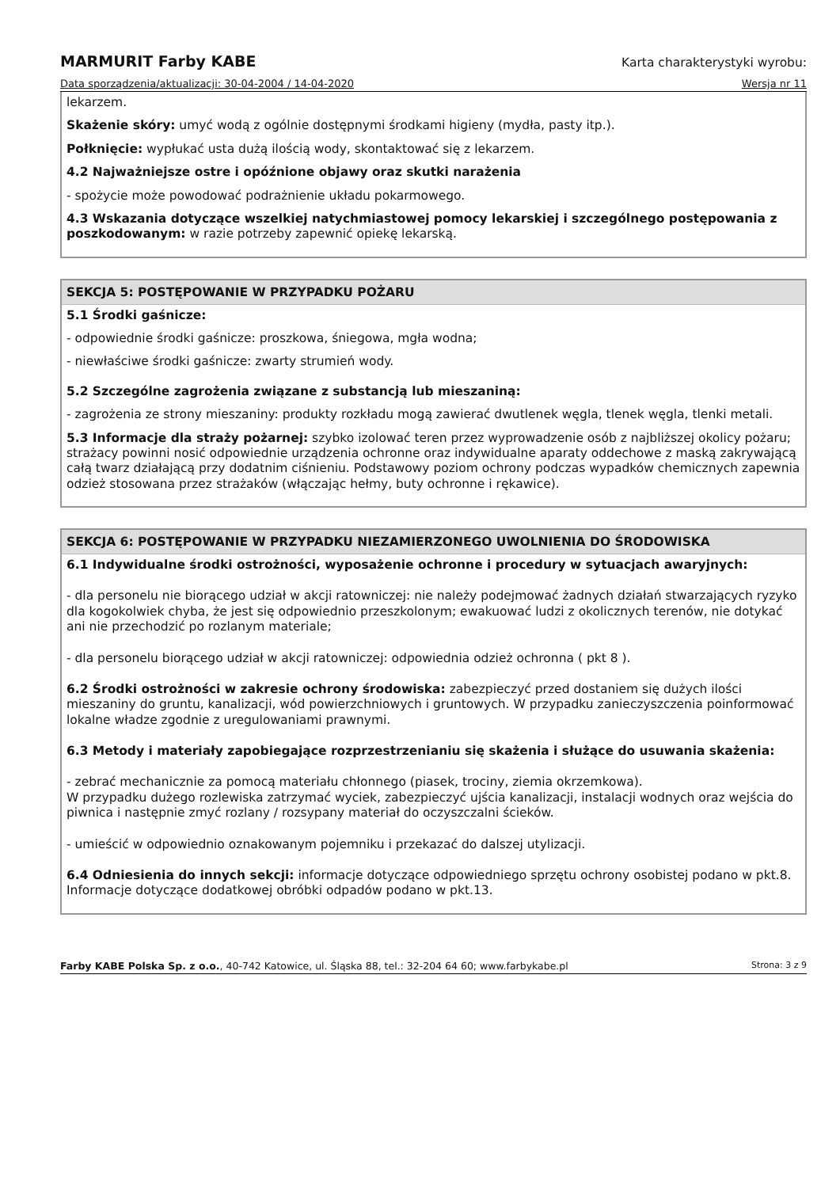MARMURIT Farby KABE
Karta charakterystyki wyrobu:
Data sporządzenia/aktualizacji: 30-04-2004 / 14-04-2020 Wersja nr 11
lekarzem.
Skażenie skóry: umyć wodą z ogólnie dostępnymi środkami higieny (mydła, pasty itp.).
Połknięcie: wypłukać usta dużą ilością wody, skontaktować się z lekarzem.
4.2 Najważniejsze ostre i opóźnione objawy oraz skutki narażenia
- spożycie może powodować podrażnienie układu pokarmowego.
4.3 Wskazania dotyczące wszelkiej natychmiastowej pomocy lekarskiej i szczególnego postępowania z poszkodowanym: w razie potrzeby zapewnić opiekę lekarską.
SEKCJA 5: POSTĘPOWANIE W PRZYPADKU POŻARU
5.1 Środki gaśnicze:
- odpowiednie środki gaśnicze: proszkowa, śniegowa, mgła wodna;
- niewłaściwe środki gaśnicze: zwarty strumień wody.
5.2 Szczególne zagrożenia związane z substancją lub mieszaniną:
- zagrożenia ze strony mieszaniny: produkty rozkładu mogą zawierać dwutlenek węgla, tlenek węgla, tlenki metali.
5.3 Informacje dla straży pożarnej: szybko izolować teren przez wyprowadzenie osób z najbliższej okolicy pożaru; strażacy powinni nosić odpowiednie urządzenia ochronne oraz indywidualne aparaty oddechowe z maską zakrywającą całą twarz działającą przy dodatnim ciśnieniu. Podstawowy poziom ochrony podczas wypadków chemicznych zapewnia odzież stosowana przez strażaków (włączając hełmy, buty ochronne i rękawice).
SEKCJA 6: POSTĘPOWANIE W PRZYPADKU NIEZAMIERZONEGO UWOLNIENIA DO ŚRODOWISKA
6.1 Indywidualne środki ostrożności, wyposażenie ochronne i procedury w sytuacjach awaryjnych:
- dla personelu nie biorącego udział w akcji ratowniczej: nie należy podejmować żadnych działań stwarzających ryzyko dla kogokolwiek chyba, że jest się odpowiednio przeszkolonym; ewakuować ludzi z okolicznych terenów, nie dotykać ani nie przechodzić po rozlanym materiale;
- dla personelu biorącego udział w akcji ratowniczej: odpowiednia odzież ochronna ( pkt 8 ).
6.2 Środki ostrożności w zakresie ochrony środowiska: zabezpieczyć przed dostaniem się dużych ilości mieszaniny do gruntu, kanalizacji, wód powierzchniowych i gruntowych. W przypadku zanieczyszczenia poinformować lokalne władze zgodnie z uregulowaniami prawnymi.
6.3 Metody i materiały zapobiegające rozprzestrzenianiu się skażenia i służące do usuwania skażenia:
- zebrać mechanicznie za pomocą materiału chłonnego (piasek, trociny, ziemia okrzemkowa).
W przypadku dużego rozlewiska zatrzymać wyciek, zabezpieczyć ujścia kanalizacji, instalacji wodnych oraz wejścia do piwnica i następnie zmyć rozlany / rozsypany materiał do oczyszczalni ścieków.
- umieścić w odpowiednio oznakowanym pojemniku i przekazać do dalszej utylizacji.
6.4 Odniesienia do innych sekcji: informacje dotyczące odpowiedniego sprzętu ochrony osobistej podano w pkt.8. Informacje dotyczące dodatkowej obróbki odpadów podano w pkt.13.
Farby KABE Polska Sp. z o.o., 40-742 Katowice, ul. Śląska 88, tel.: 32-204 64 60; www.farbykabe.pl Strona: 3 z 9